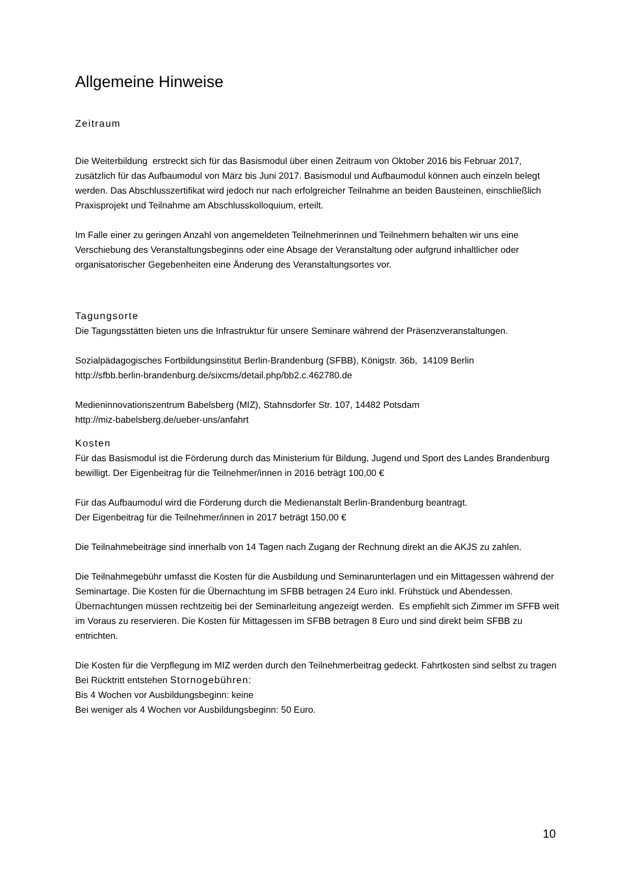Allgemeine Hinweise
Zeitraum
Die Weiterbildung erstreckt sich für das Basismodul über einen Zeitraum von Oktober 2016 bis Februar 2017, zusätzlich für das Aufbaumodul von März bis Juni 2017. Basismodul und Aufbaumodul können auch einzeln belegt werden. Das Abschlusszertifikat wird jedoch nur nach erfolgreicher Teilnahme an beiden Bausteinen, einschließlich Praxisprojekt und Teilnahme am Abschlusskolloquium, erteilt.
Im Falle einer zu geringen Anzahl von angemeldeten Teilnehmerinnen und Teilnehmern behalten wir uns eine Verschiebung des Veranstaltungsbeginns oder eine Absage der Veranstaltung oder aufgrund inhaltlicher oder organisatorischer Gegebenheiten eine Änderung des Veranstaltungsortes vor.
Tagungsorte
Die Tagungsstätten bieten uns die Infrastruktur für unsere Seminare während der Präsenzveranstaltungen.
Sozialpädagogisches Fortbildungsinstitut Berlin-Brandenburg (SFBB), Königstr. 36b, 14109 Berlin
http://sfbb.berlin-brandenburg.de/sixcms/detail.php/bb2.c.462780.de
Medieninnovationszentrum Babelsberg (MIZ), Stahnsdorfer Str. 107, 14482 Potsdam
http://miz-babelsberg.de/ueber-uns/anfahrt
Kosten
Für das Basismodul ist die Förderung durch das Ministerium für Bildung, Jugend und Sport des Landes Brandenburg bewilligt. Der Eigenbeitrag für die Teilnehmer/innen in 2016 beträgt 100,00 €
Für das Aufbaumodul wird die Förderung durch die Medienanstalt Berlin-Brandenburg beantragt.
Der Eigenbeitrag für die Teilnehmer/innen in 2017 beträgt 150,00 €
Die Teilnahmebeiträge sind innerhalb von 14 Tagen nach Zugang der Rechnung direkt an die AKJS zu zahlen.
Die Teilnahmegebühr umfasst die Kosten für die Ausbildung und Seminarunterlagen und ein Mittagessen während der Seminartage. Die Kosten für die Übernachtung im SFBB betragen 24 Euro inkl. Frühstück und Abendessen. Übernachtungen müssen rechtzeitig bei der Seminarleitung angezeigt werden. Es empfiehlt sich Zimmer im SFFB weit im Voraus zu reservieren. Die Kosten für Mittagessen im SFBB betragen 8 Euro und sind direkt beim SFBB zu entrichten.
Die Kosten für die Verpflegung im MIZ werden durch den Teilnehmerbeitrag gedeckt. Fahrtkosten sind selbst zu tragen Bei Rücktritt entstehen Stornogebühren:
Bis 4 Wochen vor Ausbildungsbeginn: keine
Bei weniger als 4 Wochen vor Ausbildungsbeginn: 50 Euro.
10